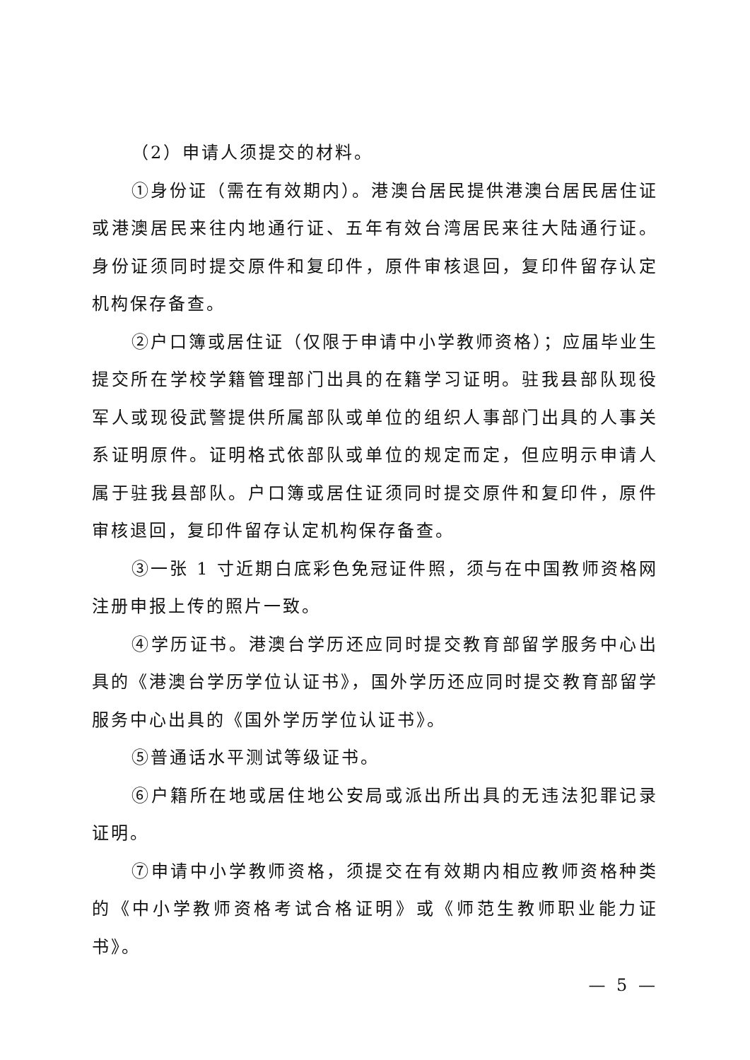（2）申请人须提交的材料。
①身份证（需在有效期内）。港澳台居民提供港澳台居民居住证或港澳居民来往内地通行证、五年有效台湾居民来往大陆通行证。身份证须同时提交原件和复印件，原件审核退回，复印件留存认定机构保存备查。
②户口簿或居住证（仅限于申请中小学教师资格）；应届毕业生提交所在学校学籍管理部门出具的在籍学习证明。驻我县部队现役军人或现役武警提供所属部队或单位的组织人事部门出具的人事关系证明原件。证明格式依部队或单位的规定而定，但应明示申请人属于驻我县部队。户口簿或居住证须同时提交原件和复印件，原件审核退回，复印件留存认定机构保存备查。
③一张 1 寸近期白底彩色免冠证件照，须与在中国教师资格网注册申报上传的照片一致。
④学历证书。港澳台学历还应同时提交教育部留学服务中心出具的《港澳台学历学位认证书》，国外学历还应同时提交教育部留学服务中心出具的《国外学历学位认证书》。
⑤普通话水平测试等级证书。
⑥户籍所在地或居住地公安局或派出所出具的无违法犯罪记录证明。
⑦申请中小学教师资格，须提交在有效期内相应教师资格种类的《中小学教师资格考试合格证明》或《师范生教师职业能力证书》。
— 5 —